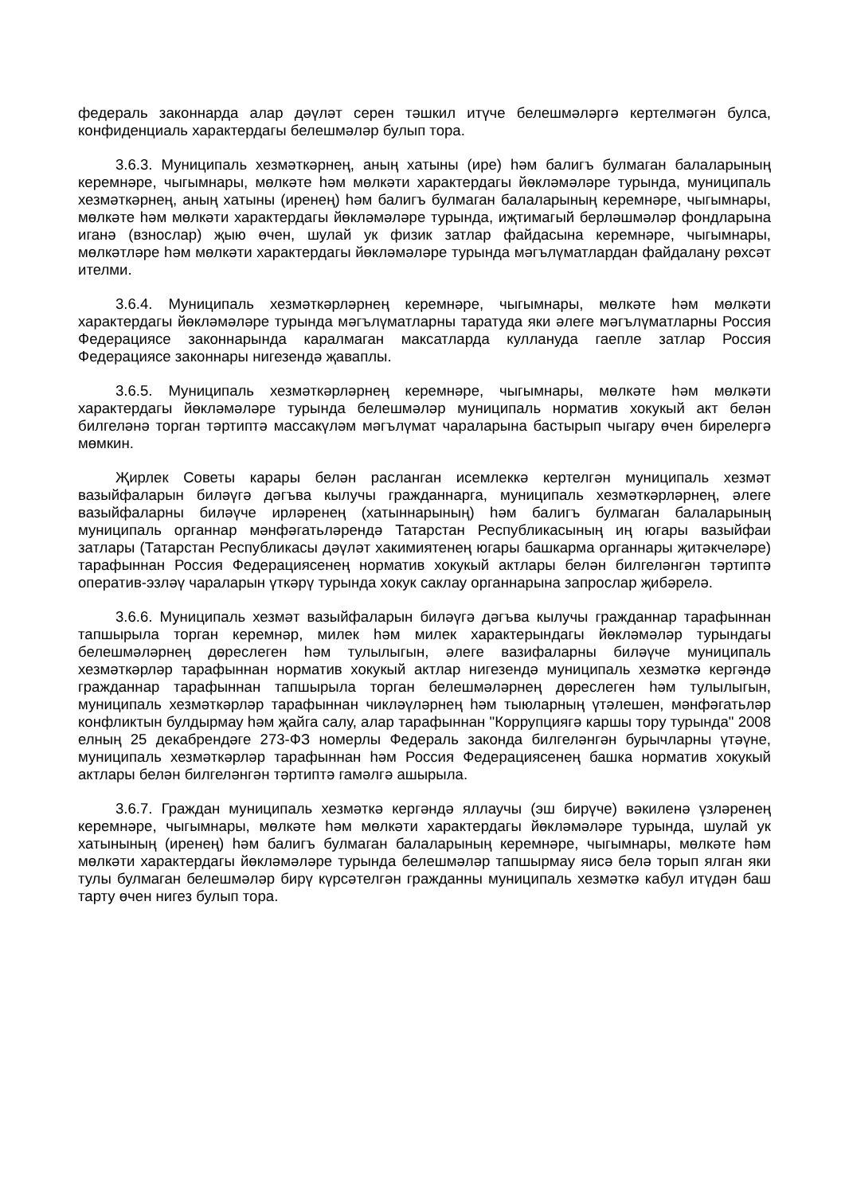федераль законнарда алар дәүләт серен тәшкил итүче белешмәләргә кертелмәгән булса, конфиденциаль характердагы белешмәләр булып тора.
3.6.3. Муниципаль хезмәткәрнең, аның хатыны (ире) һәм балигъ булмаган балаларының керемнәре, чыгымнары, мөлкәте һәм мөлкәти характердагы йөкләмәләре турында, муниципаль хезмәткәрнең, аның хатыны (иренең) һәм балигъ булмаган балаларының керемнәре, чыгымнары, мөлкәте һәм мөлкәти характердагы йөкләмәләре турында, иҗтимагый берләшмәләр фондларына иганә (взнослар) җыю өчен, шулай ук физик затлар файдасына керемнәре, чыгымнары, мөлкәтләре һәм мөлкәти характердагы йөкләмәләре турында мәгълүматлардан файдалану рөхсәт ителми.
3.6.4. Муниципаль хезмәткәрләрнең керемнәре, чыгымнары, мөлкәте һәм мөлкәти характердагы йөкләмәләре турында мәгълүматларны таратуда яки әлеге мәгълүматларны Россия Федерациясе законнарында каралмаган максатларда куллануда гаепле затлар Россия Федерациясе законнары нигезендә җаваплы.
3.6.5. Муниципаль хезмәткәрләрнең керемнәре, чыгымнары, мөлкәте һәм мөлкәти характердагы йөкләмәләре турында белешмәләр муниципаль норматив хокукый акт белән билгеләнә торган тәртиптә массакүләм мәгълүмат чараларына бастырып чыгару өчен бирелергә мөмкин.
Җирлек Советы карары белән расланган исемлеккә кертелгән муниципаль хезмәт вазыйфаларын биләүгә дәгъва кылучы гражданнарга, муниципаль хезмәткәрләрнең, әлеге вазыйфаларны биләүче ирләренең (хатыннарының) һәм балигъ булмаган балаларының муниципаль органнар мәнфәгатьләрендә Татарстан Республикасының иң югары вазыйфаи затлары (Татарстан Республикасы дәүләт хакимиятенең югары башкарма органнары җитәкчеләре) тарафыннан Россия Федерациясенең норматив хокукый актлары белән билгеләнгән тәртиптә оператив-эзләү чараларын үткәрү турында хокук саклау органнарына запрослар җибәрелә.
3.6.6. Муниципаль хезмәт вазыйфаларын биләүгә дәгъва кылучы гражданнар тарафыннан тапшырыла торган керемнәр, милек һәм милек характерындагы йөкләмәләр турындагы белешмәләрнең дөреслеген һәм тулылыгын, әлеге вазифаларны биләүче муниципаль хезмәткәрләр тарафыннан норматив хокукый актлар нигезендә муниципаль хезмәткә кергәндә гражданнар тарафыннан тапшырыла торган белешмәләрнең дөреслеген һәм тулылыгын, муниципаль хезмәткәрләр тарафыннан чикләүләрнең һәм тыюларның үтәлешен, мәнфәгатьләр конфликтын булдырмау һәм җайга салу, алар тарафыннан "Коррупциягә каршы тору турында" 2008 елның 25 декабрендәге 273-ФЗ номерлы Федераль законда билгеләнгән бурычларны үтәүне, муниципаль хезмәткәрләр тарафыннан һәм Россия Федерациясенең башка норматив хокукый актлары белән билгеләнгән тәртиптә гамәлгә ашырыла.
3.6.7. Граждан муниципаль хезмәткә кергәндә яллаучы (эш бирүче) вәкиленә үзләренең керемнәре, чыгымнары, мөлкәте һәм мөлкәти характердагы йөкләмәләре турында, шулай ук хатынының (иренең) һәм балигъ булмаган балаларының керемнәре, чыгымнары, мөлкәте һәм мөлкәти характердагы йөкләмәләре турында белешмәләр тапшырмау яисә белә торып ялган яки тулы булмаган белешмәләр бирү күрсәтелгән гражданны муниципаль хезмәткә кабул итүдән баш тарту өчен нигез булып тора.